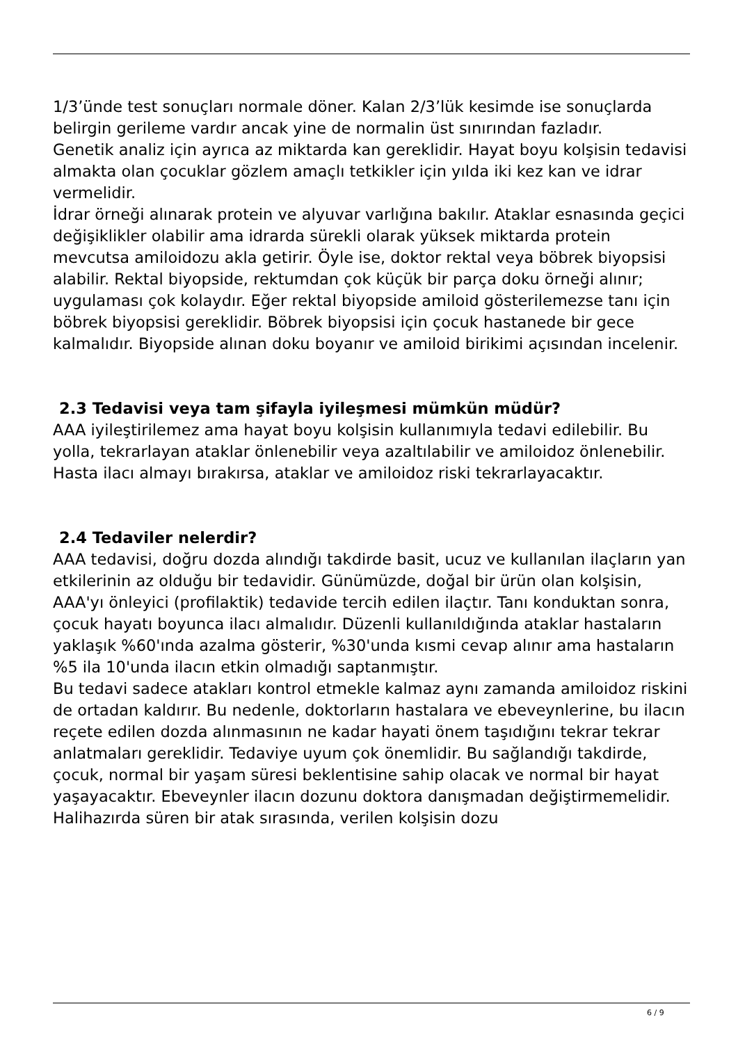1/3’ünde test sonuçları normale döner. Kalan 2/3’lük kesimde ise sonuçlarda belirgin gerileme vardır ancak yine de normalin üst sınırından fazladır.
Genetik analiz için ayrıca az miktarda kan gereklidir. Hayat boyu kolşisin tedavisi almakta olan çocuklar gözlem amaçlı tetkikler için yılda iki kez kan ve idrar vermelidir.
İdrar örneği alınarak protein ve alyuvar varlığına bakılır. Ataklar esnasında geçici değişiklikler olabilir ama idrarda sürekli olarak yüksek miktarda protein mevcutsa amiloidozu akla getirir. Öyle ise, doktor rektal veya böbrek biyopsisi alabilir. Rektal biyopside, rektumdan çok küçük bir parça doku örneği alınır; uygulaması çok kolaydır. Eğer rektal biyopside amiloid gösterilemezse tanı için böbrek biyopsisi gereklidir. Böbrek biyopsisi için çocuk hastanede bir gece kalmalıdır. Biyopside alınan doku boyanır ve amiloid birikimi açısından incelenir.
2.3 Tedavisi veya tam şifayla iyileşmesi mümkün müdür?
AAA iyileştirilemez ama hayat boyu kolşisin kullanımıyla tedavi edilebilir. Bu yolla, tekrarlayan ataklar önlenebilir veya azaltılabilir ve amiloidoz önlenebilir. Hasta ilacı almayı bırakırsa, ataklar ve amiloidoz riski tekrarlayacaktır.
2.4 Tedaviler nelerdir?
AAA tedavisi, doğru dozda alındığı takdirde basit, ucuz ve kullanılan ilaçların yan etkilerinin az olduğu bir tedavidir. Günümüzde, doğal bir ürün olan kolşisin, AAA'yı önleyici (profilaktik) tedavide tercih edilen ilaçtır. Tanı konduktan sonra, çocuk hayatı boyunca ilacı almalıdır. Düzenli kullanıldığında ataklar hastaların yaklaşık %60'ında azalma gösterir, %30'unda kısmi cevap alınır ama hastaların %5 ila 10'unda ilacın etkin olmadığı saptanmıştır.
Bu tedavi sadece atakları kontrol etmekle kalmaz aynı zamanda amiloidoz riskini de ortadan kaldırır. Bu nedenle, doktorların hastalara ve ebeveynlerine, bu ilacın reçete edilen dozda alınmasının ne kadar hayati önem taşıdığını tekrar tekrar anlatmaları gereklidir. Tedaviye uyum çok önemlidir. Bu sağlandığı takdirde, çocuk, normal bir yaşam süresi beklentisine sahip olacak ve normal bir hayat yaşayacaktır. Ebeveynler ilacın dozunu doktora danışmadan değiştirmemelidir. Halihazırda süren bir atak sırasında, verilen kolşisin dozu
6 / 9